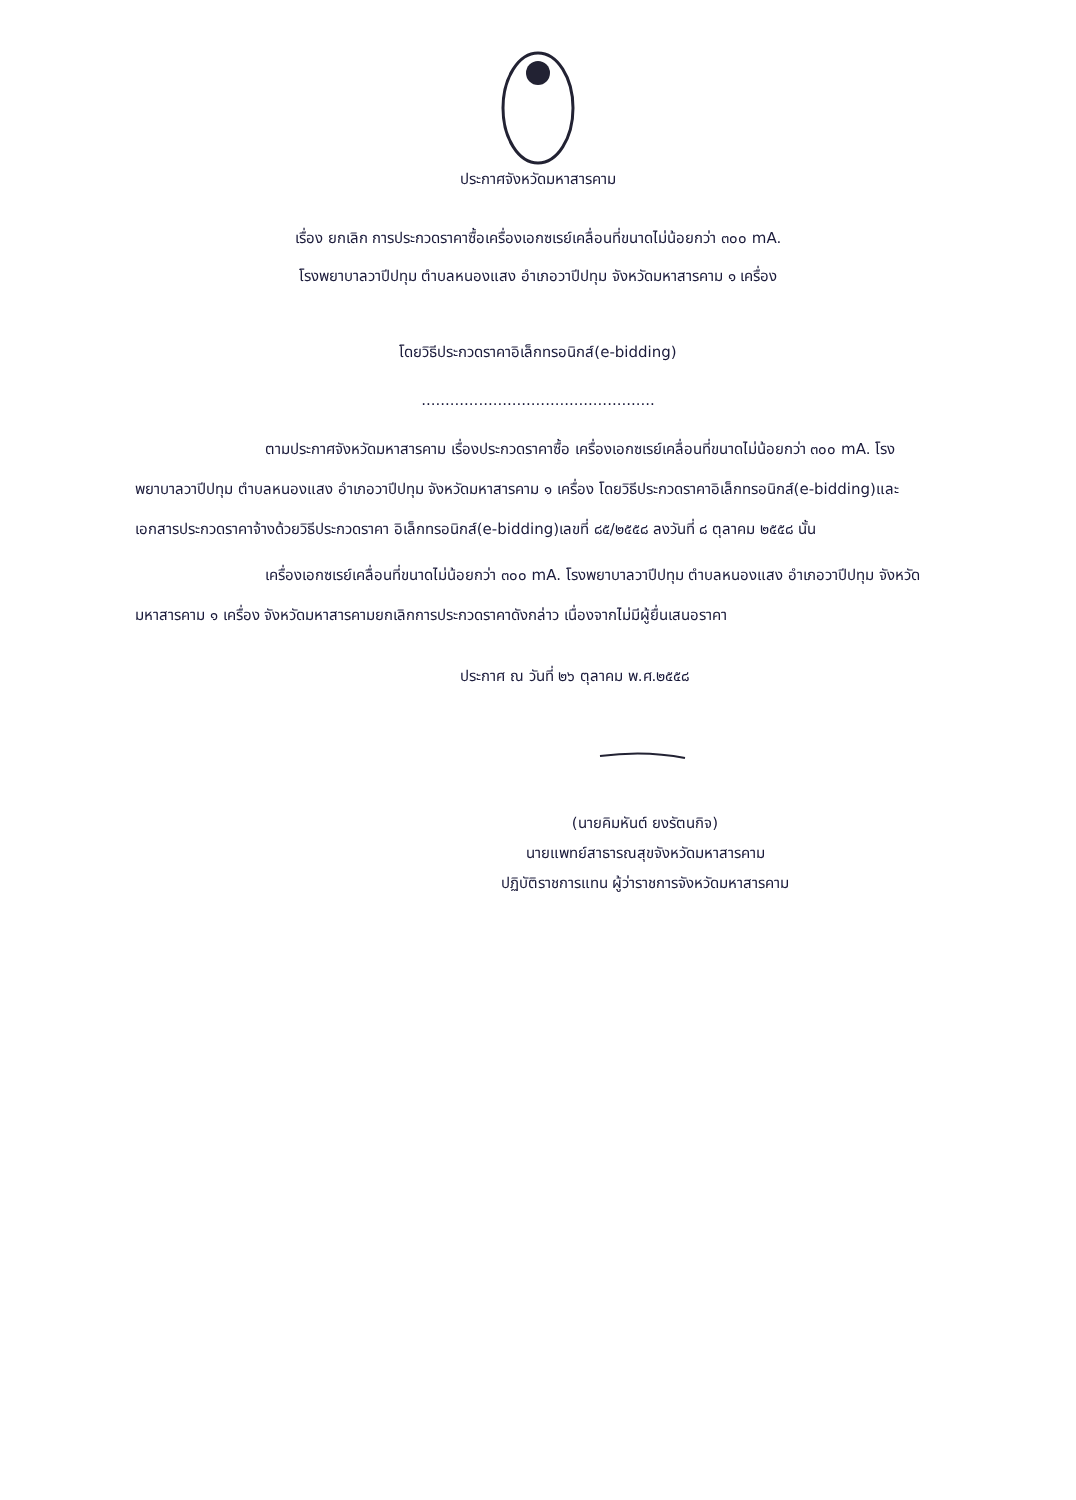ประกาศจังหวัดมหาสารคาม
เรื่อง ยกเลิก การประกวดราคาซื้อเครื่องเอกซเรย์เคลื่อนที่ขนาดไม่น้อยกว่า ๓๐๐ mA.
โรงพยาบาลวาปีปทุม ตำบลหนองแสง อำเภอวาปีปทุม จังหวัดมหาสารคาม ๑ เครื่อง
โดยวิธีประกวดราคาอิเล็กทรอนิกส์(e-bidding)
.................................................
ตามประกาศจังหวัดมหาสารคาม เรื่องประกวดราคาซื้อ เครื่องเอกซเรย์เคลื่อนที่ขนาดไม่น้อยกว่า ๓๐๐ mA. โรงพยาบาลวาปีปทุม ตำบลหนองแสง อำเภอวาปีปทุม จังหวัดมหาสารคาม ๑ เครื่อง โดยวิธีประกวดราคาอิเล็กทรอนิกส์(e-bidding)และเอกสารประกวดราคาจ้างด้วยวิธีประกวดราคา อิเล็กทรอนิกส์(e-bidding)เลขที่ ๘๕/๒๕๕๘ ลงวันที่ ๘ ตุลาคม ๒๕๕๘ นั้น
เครื่องเอกซเรย์เคลื่อนที่ขนาดไม่น้อยกว่า ๓๐๐ mA. โรงพยาบาลวาปีปทุม ตำบลหนองแสง อำเภอวาปีปทุม จังหวัดมหาสารคาม ๑ เครื่อง จังหวัดมหาสารคามยกเลิกการประกวดราคาดังกล่าว เนื่องจากไม่มีผู้ยื่นเสนอราคา
ประกาศ ณ วันที่ ๒๖ ตุลาคม พ.ศ.๒๕๕๘
(นายคิมหันต์ ยงรัตนกิจ)
นายแพทย์สาธารณสุขจังหวัดมหาสารคาม
ปฏิบัติราชการแทน ผู้ว่าราชการจังหวัดมหาสารคาม